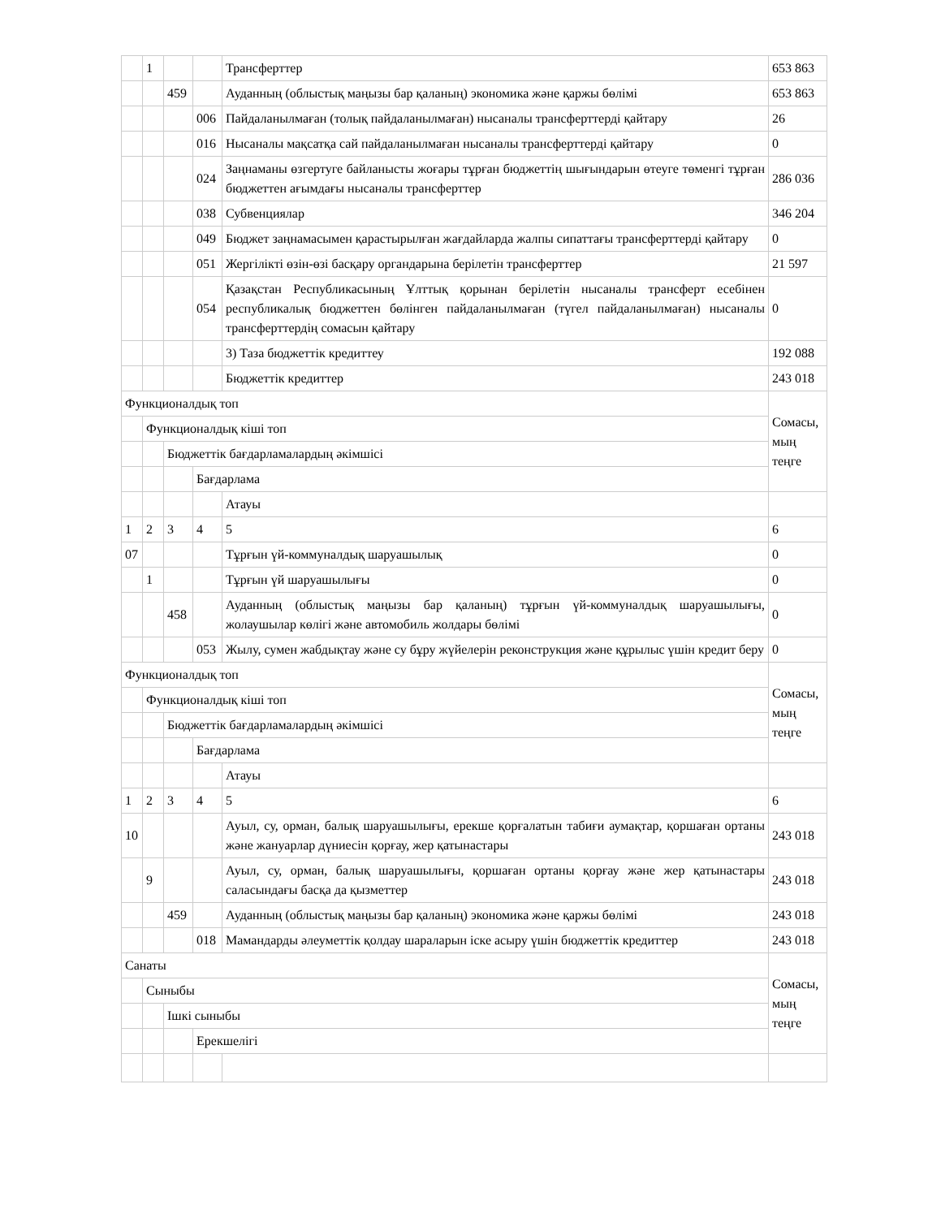| | 1 | | | Трансферттер | 653 863 |
| | | 459 | | Ауданның (облыстық маңызы бар қаланың) экономика және қаржы бөлімі | 653 863 |
| | | | 006 | Пайдаланылмаған (толық пайдаланылмаған) нысаналы трансферттерді қайтару | 26 |
| | | | 016 | Нысаналы мақсатқа сай пайдаланылмаған нысаналы трансферттерді қайтару | 0 |
| | | | 024 | Заңнаманы өзгертуге байланысты жоғары тұрған бюджеттің шығындарын өтеуге төменгі тұрған бюджеттен ағымдағы нысаналы трансферттер | 286 036 |
| | | | 038 | Субвенциялар | 346 204 |
| | | | 049 | Бюджет заңнамасымен қарастырылған жағдайларда жалпы сипаттағы трансферттерді қайтару | 0 |
| | | | 051 | Жергілікті өзін-өзі басқару органдарына берілетін трансферттер | 21 597 |
| | | | 054 | Қазақстан Республикасының Ұлттық қорынан берілетін нысаналы трансферт есебінен республикалық бюджеттен бөлінген пайдаланылмаған (түгел пайдаланылмаған) нысаналы трансферттердің сомасын қайтару | 0 |
| | | | | 3) Таза бюджеттік кредиттеу | 192 088 |
| | | | | Бюджеттік кредиттер | 243 018 |
| Функционалдық топ | | | | | Сомасы, мың теңге |
| | Функционалдық кіші топ | | | | |
| | | Бюджеттік бағдарламалардың әкімшісі | | | |
| | | | Бағдарлама | | |
| | | | | Атауы | |
| 1 | 2 | 3 | 4 | 5 | 6 |
| 07 | | | | Тұрғын үй-коммуналдық шаруашылық | 0 |
| | 1 | | | Тұрғын үй шаруашылығы | 0 |
| | | 458 | | Ауданның (облыстық маңызы бар қаланың) тұрғын үй-коммуналдық шаруашылығы, жолаушылар көлігі және автомобиль жолдары бөлімі | 0 |
| | | | 053 | Жылу, сумен жабдықтау және су бұру жүйелерін реконструкция және құрылыс үшін кредит беру | 0 |
| Функционалдық топ | | | | | Сомасы, мың теңге |
| | Функционалдық кіші топ | | | | |
| | | Бюджеттік бағдарламалардың әкімшісі | | | |
| | | | Бағдарлама | | |
| | | | | Атауы | |
| 1 | 2 | 3 | 4 | 5 | 6 |
| 10 | | | | Ауыл, су, орман, балық шаруашылығы, ерекше қорғалатын табиғи аумақтар, қоршаған ортаны және жануарлар дүниесін қорғау, жер қатынастары | 243 018 |
| | 9 | | | Ауыл, су, орман, балық шаруашылығы, қоршаған ортаны қорғау және жер қатынастары саласындағы басқа да қызметтер | 243 018 |
| | | 459 | | Ауданның (облыстық маңызы бар қаланың) экономика және қаржы бөлімі | 243 018 |
| | | | 018 | Мамандарды әлеуметтік қолдау шараларын іске асыру үшін бюджеттік кредиттер | 243 018 |
| Санаты | | | | | Сомасы, мың теңге |
| | Сыныбы | | | | |
| | | Ішкі сыныбы | | | |
| | | | Ерекшелігі | | |